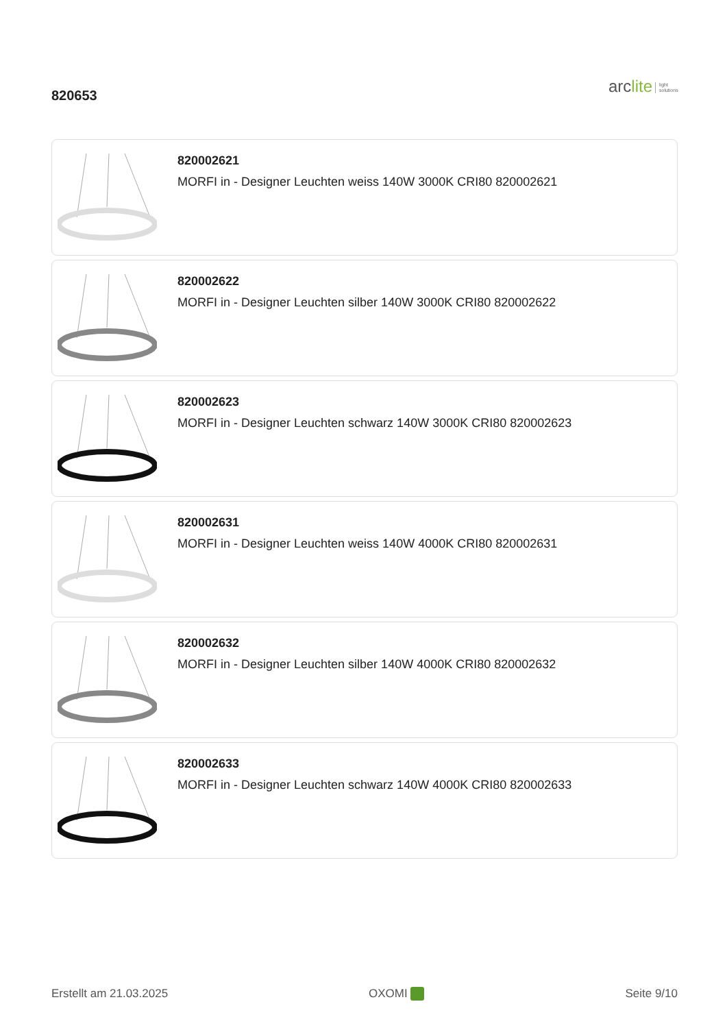820653
arclite light
solutions
820002621
MORFI in - Designer Leuchten weiss 140W 3000K CRI80 820002621
820002622
MORFI in - Designer Leuchten silber 140W 3000K CRI80 820002622
820002623
MORFI in - Designer Leuchten schwarz 140W 3000K CRI80 820002623
820002631
MORFI in - Designer Leuchten weiss 140W 4000K CRI80 820002631
820002632
MORFI in - Designer Leuchten silber 140W 4000K CRI80 820002632
820002633
MORFI in - Designer Leuchten schwarz 140W 4000K CRI80 820002633
Erstellt am 21.03.2025 OXOMI Seite 9/10